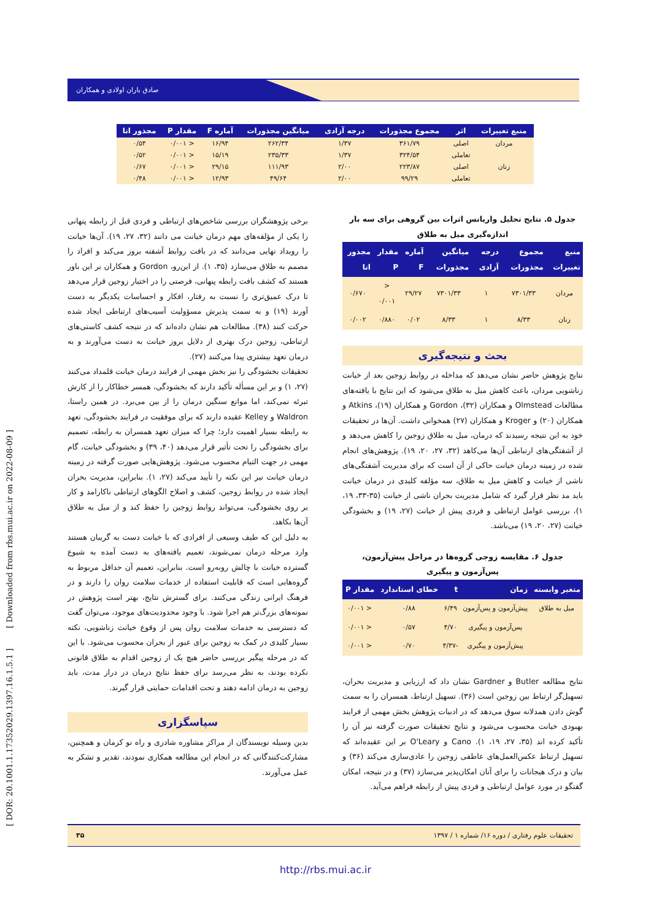صادق باران اولادی و همکاران
| منبع تغییرات | اثر | مجموع مجذورات | درجه آزادی | میانگین مجذورات | آماره F | مقدار P | مجذور اتا |
| --- | --- | --- | --- | --- | --- | --- | --- |
| مردان | اصلی | ۳۶۱/۷۹ | ۱/۳۷ | ۲۶۲/۳۴ | ۱۶/۹۴ | < ۰/۰۰۱ | ۰/۵۴ |
| | تعاملی | ۳۲۴/۵۴ | ۱/۳۷ | ۲۳۵/۳۳ | ۱۵/۱۹ | < ۰/۰۰۱ | ۰/۵۲ |
| زنان | اصلی | ۲۲۳/۸۷ | ۲/۰۰ | ۱۱۱/۹۳ | ۲۹/۱۵ | < ۰/۰۰۱ | ۰/۶۷ |
| | تعاملی | ۹۹/۲۹ | ۲/۰۰ | ۴۹/۶۴ | ۱۲/۹۳ | < ۰/۰۰۱ | ۰/۴۸ |
جدول ۵. نتایج تحلیل واریانس اثرات بین گروهی برای سه بار اندازه‌گیری میل به طلاق
| منبع تغییرات | مجموع مجذورات | درجه آزادی | میانگین مجذورات | آماره F | مقدار P | مجذور اتا |
| --- | --- | --- | --- | --- | --- | --- |
| مردان | ۷۳۰۱/۳۳ | ۱ | ۷۳۰۱/۳۳ | ۲۹/۲۷ | < ۰/۰۰۱ | ۰/۶۷۰ |
| زنان | ۸/۳۳ | ۱ | ۸/۳۳ | ۰/۰۲ | ۰/۸۸۰ | ۰/۰۰۲ |
بحث و نتیجه‌گیری
نتایج پژوهش حاضر نشان می‌دهد که مداخله در روابط زوجین بعد از خیانت زناشویی مردان، باعث کاهش میل به طلاق می‌شود که این نتایج با یافته‌های مطالعات Olmstead و همکاران (۳۲)، Gordon و همکاران (۱۹)، Atkins و همکاران (۲۰) و Kroger و همکاران (۲۷) همخوانی داشت. آن‌ها در تحقیقات خود به این نتیجه رسیدند که درمان، میل به طلاق زوجین را کاهش می‌دهد و از آشفتگی‌های ارتباطی آن‌ها می‌کاهد (۳۲، ۲۷، ۲۰، ۱۹). پژوهش‌های انجام شده در زمینه درمان خیانت حاکی از آن است که برای مدیریت آشفتگی‌های ناشی از خیانت و کاهش میل به طلاق، سه مؤلفه کلیدی در درمان خیانت باید مد نظر قرار گیرد که شامل مدیریت بحران ناشی از خیانت (۳۵-۳۳، ۱۹، ۱)، بررسی عوامل ارتباطی و فردی پیش از خیانت (۲۷، ۱۹) و بخشودگی خیانت (۲۷، ۲۰، ۱۹) می‌باشد.
جدول ۶. مقایسه زوجی گروه‌ها در مراحل پیش‌آزمون، پس‌آزمون و پیگیری
| متغیر وابسته | زمان | t | خطای استاندارد | مقدار P |
| --- | --- | --- | --- | --- |
| میل به طلاق | پیش‌آزمون و پس‌آزمون | ۶/۴۹ | ۰/۸۸ | < ۰/۰۰۱ |
| | پس‌آزمون و پیگیری | ۴/۷۰ | ۰/۵۷ | < ۰/۰۰۱ |
| | پیش‌آزمون و پیگیری | -۴/۳۷ | ۰/۷۰ | < ۰/۰۰۱ |
نتایج مطالعه Butler و Gardner نشان داد که ارزیابی و مدیریت بحران، تسهیل‌گر ارتباط بین زوجین است (۳۶). تسهیل ارتباط، همسران را به سمت گوش دادن همدلانه سوق می‌دهد که در ادبیات پژوهش بخش مهمی از فرایند بهبودی خیانت محسوب می‌شود و نتایج تحقیقات صورت گرفته نیز آن را تأکید کرده اند (۳۵، ۲۷، ۱۹، ۱). Cano و O'Leary بر این عقیده‌اند که تسهیل ارتباط عکس‌العمل‌های عاطفی زوجین را عادی‌سازی می‌کند (۳۶) و بیان و درک هیجانات را برای آنان امکان‌پذیر می‌سازد (۳۷) و در نتیجه، امکان گفتگو در مورد عوامل ارتباطی و فردی پیش از رابطه فراهم می‌آید.
برخی پژوهشگران بررسی شاخص‌های ارتباطی و فردی قبل از رابطه پنهانی را یکی از مؤلفه‌های مهم درمان خیانت می دانند (۳۲، ۲۷، ۱۹). آن‌ها خیانت را رویداد نهایی می‌دانند که در بافت روابط آشفته بروز می‌کند و افراد را مصمم به طلاق می‌سازد (۳۵، ۱). از این‌رو، Gordon و همکاران بر این باور هستند که کشف بافت رابطه پنهانی، فرصتی را در اختیار زوجین قرار می‌دهد تا درک عمیق‌تری را نسبت به رفتار، افکار و احساسات یکدیگر به دست آورند (۱۹) و به سمت پذیرش مسؤولیت آسیب‌های ارتباطی ایجاد شده حرکت کنند (۳۸). مطالعات هم نشان داده‌اند که در نتیجه کشف کاستی‌های ارتباطی، زوجین درک بهتری از دلایل بروز خیانت به دست می‌آورند و به درمان تعهد بیشتری پیدا می‌کنند (۲۷).
تحقیقات بخشودگی را نیز بخش مهمی از فرایند درمان خیانت قلمداد می‌کنند (۲۷، ۱) و بر این مسأله تأکید دارند که بخشودگی، همسر خطاکار را از کارش تبرئه نمی‌کند، اما موانع سنگین درمان را از بین می‌برد. در همین راستا، Waldron و Kelley عقیده دارند که برای موفقیت در فرایند بخشودگی، تعهد به رابطه بسیار اهمیت دارد؛ چرا که میزان تعهد همسران به رابطه، تصمیم برای بخشودگی را تحت تأثیر قرار می‌دهد (۴۰، ۳۹) و بخشودگی خیانت، گام مهمی در جهت التیام محسوب می‌شود. پژوهش‌هایی صورت گرفته در زمینه درمان خیانت نیز این نکته را تأیید می‌کند (۲۷، ۱). بنابراین، مدیریت بحران ایجاد شده در روابط زوجین، کشف و اصلاح الگوهای ارتباطی ناکارامد و کار بر روی بخشودگی، می‌تواند روابط زوجین را حفظ کند و از میل به طلاق آن‌ها بکاهد.
به دلیل این که طیف وسیعی از افرادی که با خیانت دست به گریبان هستند وارد مرحله درمان نمی‌شوند، تعمیم یافته‌های به دست آمده به شیوع گسترده خیانت با چالش روبه‌رو است. بنابراین، تعمیم آن حداقل مربوط به گروه‌هایی است که قابلیت استفاده از خدمات سلامت روان را دارند و در فرهنگ ایرانی زندگی می‌کنند. برای گسترش نتایج، بهتر است پژوهش در نمونه‌های بزرگ‌تر هم اجرا شود. با وجود محدودیت‌های موجود، می‌توان گفت که دسترسی به خدمات سلامت روان پس از وقوع خیانت زناشویی، نکته بسیار کلیدی در کمک به زوجین برای عبور از بحران محسوب می‌شود. با این که در مرحله پیگیر بررسی حاضر هیچ یک از زوجین اقدام به طلاق قانونی نکرده بودند، به نظر می‌رسد برای حفظ نتایج درمان در دراز مدت، باید زوجین به درمان ادامه دهند و تحت اقدامات حمایتی قرار گیرند.
سپاسگزاری
بدین وسیله نویسندگان از مراکز مشاوره شادزی و راه نو کرمان و همچنین، مشارکت‌کنندگانی که در انجام این مطالعه همکاری نمودند، تقدیر و تشکر به عمل می‌آورند.
تحقیقات علوم رفتاری / دوره ۱۶/ شماره ۱ / ۱۳۹۷ ۳۵
http://rbs.mui.ac.ir
[ DOR: 20.1001.1.17352029.1397.16.1.5.1 ] [ Downloaded from rbs.mui.ac.ir on 2022-08-09 ]